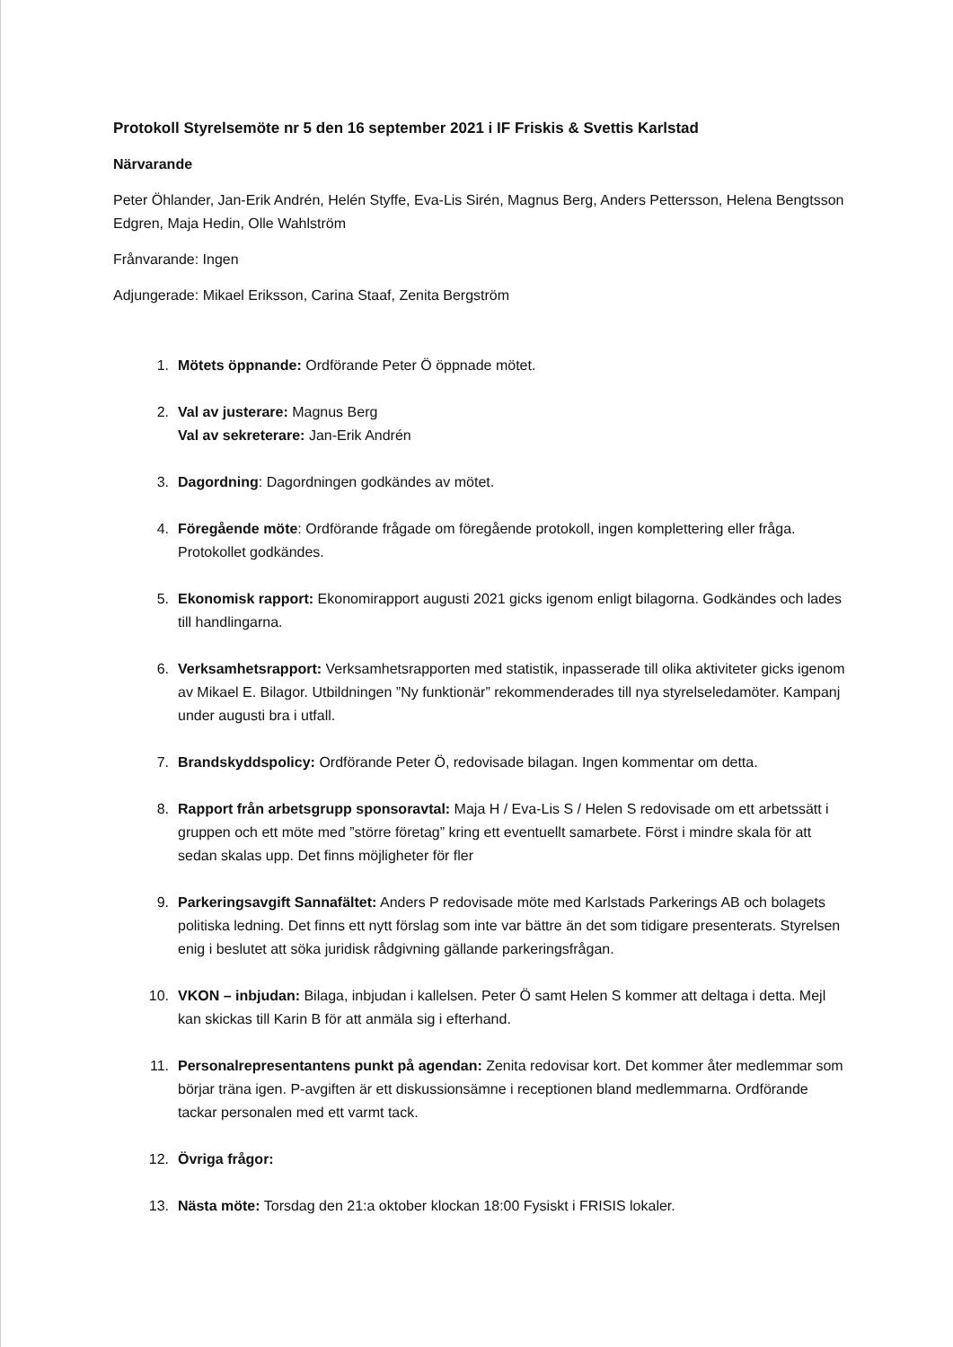Protokoll Styrelsemöte nr 5 den 16 september 2021 i IF Friskis & Svettis Karlstad
Närvarande
Peter Öhlander, Jan-Erik Andrén, Helén Styffe, Eva-Lis Sirén, Magnus Berg, Anders Pettersson, Helena Bengtsson Edgren, Maja Hedin, Olle Wahlström
Frånvarande: Ingen
Adjungerade: Mikael Eriksson, Carina Staaf, Zenita Bergström
1. Mötets öppnande: Ordförande Peter Ö öppnade mötet.
2. Val av justerare: Magnus Berg
Val av sekreterare: Jan-Erik Andrén
3. Dagordning: Dagordningen godkändes av mötet.
4. Föregående möte: Ordförande frågade om föregående protokoll, ingen komplettering eller fråga. Protokollet godkändes.
5. Ekonomisk rapport: Ekonomirapport augusti 2021 gicks igenom enligt bilagorna. Godkändes och lades till handlingarna.
6. Verksamhetsrapport: Verksamhetsrapporten med statistik, inpasserade till olika aktiviteter gicks igenom av Mikael E. Bilagor. Utbildningen ”Ny funktionär” rekommenderades till nya styrelseledamöter. Kampanj under augusti bra i utfall.
7. Brandskyddspolicy: Ordförande Peter Ö, redovisade bilagan. Ingen kommentar om detta.
8. Rapport från arbetsgrupp sponsoravtal: Maja H / Eva-Lis S / Helen S redovisade om ett arbetssätt i gruppen och ett möte med ”större företag” kring ett eventuellt samarbete. Först i mindre skala för att sedan skalas upp. Det finns möjligheter för fler
9. Parkeringsavgift Sannafältet: Anders P redovisade möte med Karlstads Parkerings AB och bolagets politiska ledning. Det finns ett nytt förslag som inte var bättre än det som tidigare presenterats. Styrelsen enig i beslutet att söka juridisk rådgivning gällande parkeringsfrågan.
10. VKON – inbjudan: Bilaga, inbjudan i kallelsen. Peter Ö samt Helen S kommer att deltaga i detta. Mejl kan skickas till Karin B för att anmäla sig i efterhand.
11. Personalrepresentantens punkt på agendan: Zenita redovisar kort. Det kommer åter medlemmar som börjar träna igen. P-avgiften är ett diskussionsämne i receptionen bland medlemmarna. Ordförande tackar personalen med ett varmt tack.
12. Övriga frågor:
13. Nästa möte: Torsdag den 21:a oktober klockan 18:00 Fysiskt i FRISIS lokaler.